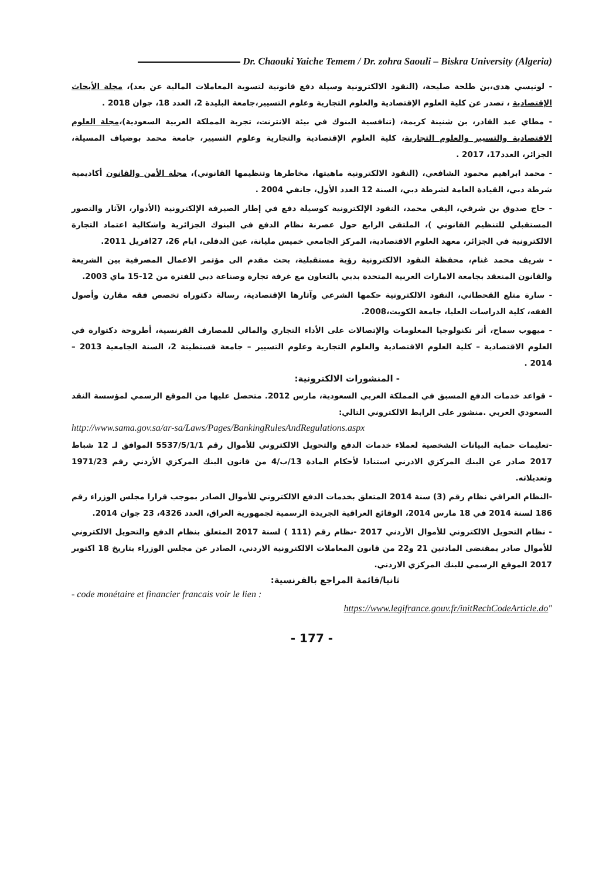Dr. Chaouki Yaiche Temem / Dr. zohra Saouli – Biskra University (Algeria)
- لونيسي هدى،بن طلحة صليحة، (النقود الالكترونية وسيلة دفع قانونية لتسوية المعاملات المالية عن بعد)، مجلة الأبحاث الإقتصادية ، تصدر عن كلية العلوم الإقتصادية والعلوم التجارية وعلوم التسيير،جامعة البليدة 2، العدد 18، جوان 2018 .
- مطاي عبد القادر، بن شنينة كريمة، (تنافسية البنوك في بيئة الانترنت، تجربة المملكة العربية السعودية)،مجلة العلوم الاقتصادية والتسيير والعلوم التجارية، كلية العلوم الإقتصادية والتجارية وعلوم التسيير، جامعة محمد بوضياف المسيلة، الجزائر، العدد17، 2017 .
- محمد ابراهيم محمود الشافعي، (النقود الالكترونية ماهيتها، مخاطرها وتنظيمها القانوني)، مجلة الأمن والقانون أكاديمية شرطة دبي، القيادة العامة لشرطة دبي، السنة 12 العدد الأول، جانفي 2004 .
- حاج صدوق بن شرقي، اليفي محمد، النقود الإلكترونية كوسيلة دفع في إطار الصيرفة الإلكترونية (الأدوار، الآثار والتصور المستقبلي للتنظيم القانوني )، الملتقى الرابع حول عصرنة نظام الدفع في البنوك الجزائرية واشكالية اعتماد التجارة الالكترونية في الجزائر، معهد العلوم الاقتصادية، المركز الجامعي خميس مليانة، عين الدفلى، ايام 26، 27افريل 2011.
- شريف محمد غنام، محفظة النقود الالكترونية رؤية مستقبلية، بحث مقدم الى مؤتمر الاعمال المصرفية بين الشريعة والقانون المنعقد بجامعة الامارات العربية المتحدة بدبي بالتعاون مع غرفة تجارة وصناعة دبي للفترة من 12-15 ماي 2003.
- سارة متلع القحطاني، النقود الالكترونية حكمها الشرعي وآثارها الإقتصادية، رسالة دكتوراه تخصص فقه مقارن وأصول الفقه، كلية الدراسات العليا، جامعة الكويت،2008.
- ميهوب سماح، أثر تكنولوجيا المعلومات والإتصالات على الأداء التجاري والمالي للمصارف الفرنسية، أطروحة دكتوارة في العلوم الاقتصادية – كلية العلوم الاقتصادية والعلوم التجارية وعلوم التسيير – جامعة قسنطينة 2، السنة الجامعية 2013 – 2014 .
- المنشورات الالكترونية:
- قواعد خدمات الدفع المسبق في المملكة العربي السعودية، مارس 2012. متحصل عليها من الموقع الرسمي لمؤسسة النقد السعودي العربي .منشور على الرابط الالكتروني التالي:
http://www.sama.gov.sa/ar-sa/Laws/Pages/BankingRulesAndRegulations.aspx
-تعليمات حماية البيانات الشخصية لعملاء خدمات الدفع والتحويل الالكتروني للأموال رقم 5537/5/1/1 الموافق لـ 12 شباط 2017 صادر عن البنك المركزي الادرني استنادا لأحكام المادة 13/ب/4 من قانون البنك المركزي الأردني رقم 1971/23 وتعديلاته.
-النظام العراقي نظام رقم (3) سنة 2014 المتعلق بخدمات الدفع الالكتروني للأموال الصادر بموجب قرارا مجلس الوزراء رقم 186 لسنة 2014 في 18 مارس 2014، الوقائع العراقية الجريدة الرسمية لجمهورية العراق، العدد 4326، 23 جوان 2014.
- نظام التحويل الالكتروني للأموال الأردني 2017 -نظام رقم (111 ) لسنة 2017 المتعلق بنظام الدفع والتحويل الالكتروني للأموال صادر بمقتضى المادتين 21 و22 من قانون المعاملات الالكترونية الاردني، الصادر عن مجلس الوزراء بتاريخ 18 اكتوبر 2017 الموقع الرسمي للبنك المركزي الاردني.
ثانيا/قائمة المراجع بالفرنسية:
- code monétaire et financier francais voir le lien :
https://www.legifrance.gouv.fr/initRechCodeArticle.do"
- 177 -